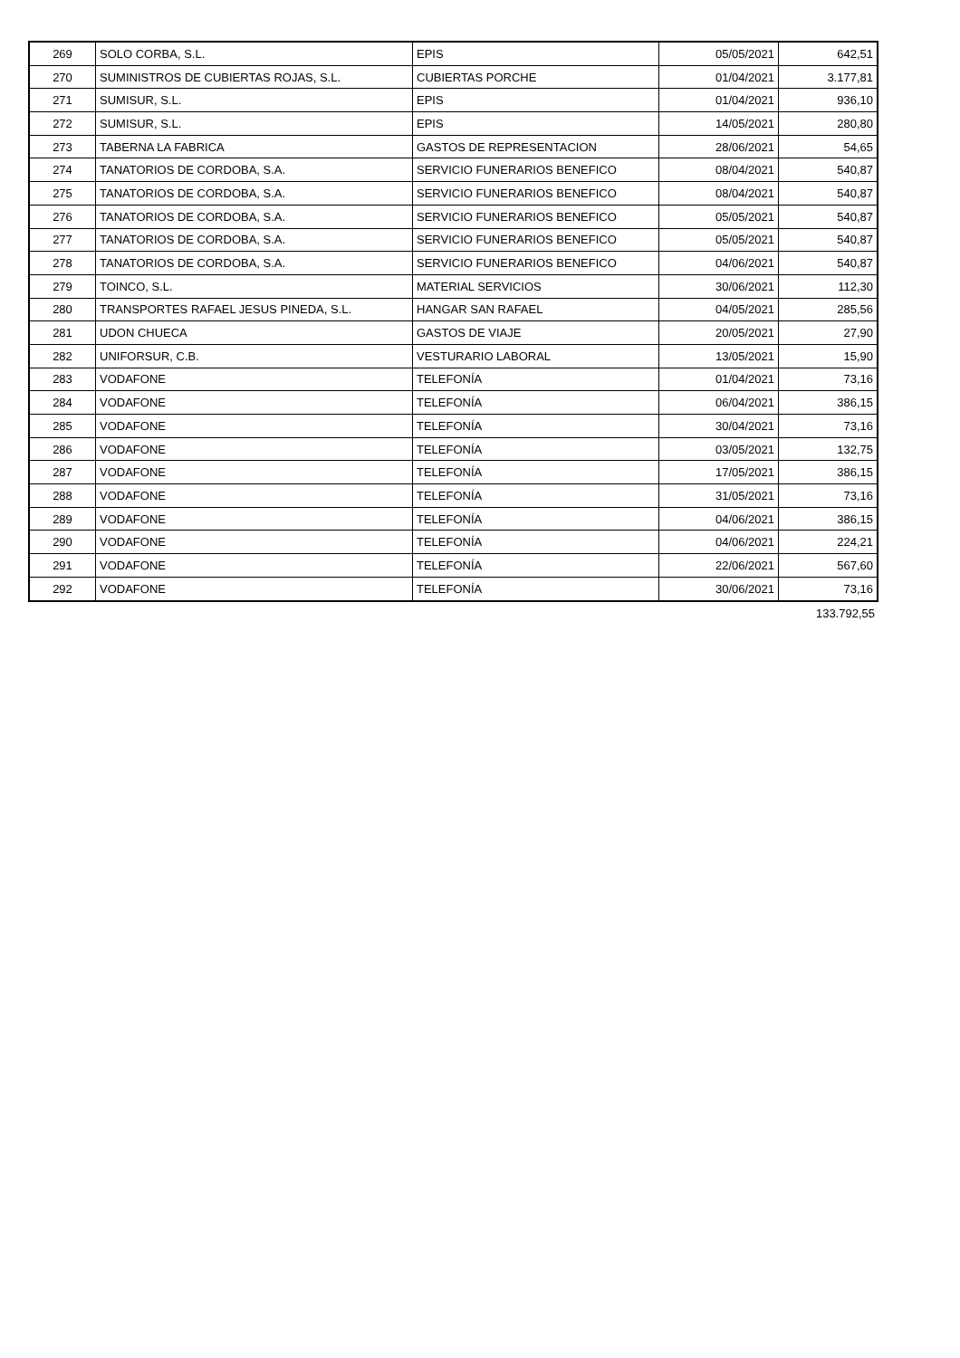| 269 | SOLO CORBA, S.L. | EPIS | 05/05/2021 | 642,51 |
| 270 | SUMINISTROS DE CUBIERTAS ROJAS, S.L. | CUBIERTAS PORCHE | 01/04/2021 | 3.177,81 |
| 271 | SUMISUR, S.L. | EPIS | 01/04/2021 | 936,10 |
| 272 | SUMISUR, S.L. | EPIS | 14/05/2021 | 280,80 |
| 273 | TABERNA LA FABRICA | GASTOS DE REPRESENTACION | 28/06/2021 | 54,65 |
| 274 | TANATORIOS DE CORDOBA, S.A. | SERVICIO FUNERARIOS BENEFICO | 08/04/2021 | 540,87 |
| 275 | TANATORIOS DE CORDOBA, S.A. | SERVICIO FUNERARIOS BENEFICO | 08/04/2021 | 540,87 |
| 276 | TANATORIOS DE CORDOBA, S.A. | SERVICIO FUNERARIOS BENEFICO | 05/05/2021 | 540,87 |
| 277 | TANATORIOS DE CORDOBA, S.A. | SERVICIO FUNERARIOS BENEFICO | 05/05/2021 | 540,87 |
| 278 | TANATORIOS DE CORDOBA, S.A. | SERVICIO FUNERARIOS BENEFICO | 04/06/2021 | 540,87 |
| 279 | TOINCO, S.L. | MATERIAL SERVICIOS | 30/06/2021 | 112,30 |
| 280 | TRANSPORTES RAFAEL JESUS PINEDA, S.L. | HANGAR SAN RAFAEL | 04/05/2021 | 285,56 |
| 281 | UDON CHUECA | GASTOS DE VIAJE | 20/05/2021 | 27,90 |
| 282 | UNIFORSUR, C.B. | VESTURARIO LABORAL | 13/05/2021 | 15,90 |
| 283 | VODAFONE | TELEFONÍA | 01/04/2021 | 73,16 |
| 284 | VODAFONE | TELEFONÍA | 06/04/2021 | 386,15 |
| 285 | VODAFONE | TELEFONÍA | 30/04/2021 | 73,16 |
| 286 | VODAFONE | TELEFONÍA | 03/05/2021 | 132,75 |
| 287 | VODAFONE | TELEFONÍA | 17/05/2021 | 386,15 |
| 288 | VODAFONE | TELEFONÍA | 31/05/2021 | 73,16 |
| 289 | VODAFONE | TELEFONÍA | 04/06/2021 | 386,15 |
| 290 | VODAFONE | TELEFONÍA | 04/06/2021 | 224,21 |
| 291 | VODAFONE | TELEFONÍA | 22/06/2021 | 567,60 |
| 292 | VODAFONE | TELEFONÍA | 30/06/2021 | 73,16 |
133.792,55